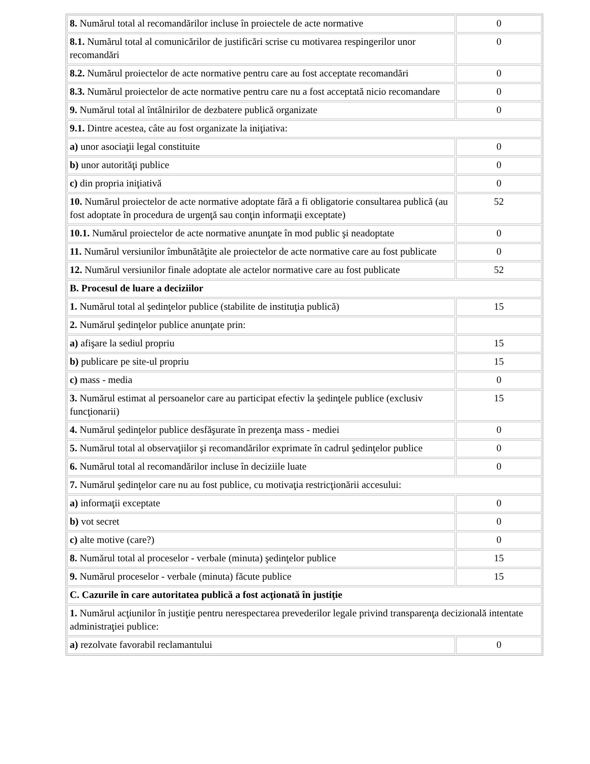| 8. Numărul total al recomandărilor incluse în proiectele de acte normative | 0 |
| 8.1. Numărul total al comunicărilor de justificări scrise cu motivarea respingerilor unor recomandări | 0 |
| 8.2. Numărul proiectelor de acte normative pentru care au fost acceptate recomandări | 0 |
| 8.3. Numărul proiectelor de acte normative pentru care nu a fost acceptată nicio recomandare | 0 |
| 9. Numărul total al întâlnirilor de dezbatere publică organizate | 0 |
| 9.1. Dintre acestea, câte au fost organizate la iniţiativa: | |
| a) unor asociaţii legal constituite | 0 |
| b) unor autorităţi publice | 0 |
| c) din propria iniţiativă | 0 |
| 10. Numărul proiectelor de acte normative adoptate fără a fi obligatorie consultarea publică (au fost adoptate în procedura de urgenţă sau conţin informaţii exceptate) | 52 |
| 10.1. Numărul proiectelor de acte normative anunţate în mod public şi neadoptate | 0 |
| 11. Numărul versiunilor îmbunătăţite ale proiectelor de acte normative care au fost publicate | 0 |
| 12. Numărul versiunilor finale adoptate ale actelor normative care au fost publicate | 52 |
| B. Procesul de luare a deciziilor | |
| 1. Numărul total al şedinţelor publice (stabilite de instituţia publică) | 15 |
| 2. Numărul şedinţelor publice anunţate prin: | |
| a) afişare la sediul propriu | 15 |
| b) publicare pe site-ul propriu | 15 |
| c) mass - media | 0 |
| 3. Numărul estimat al persoanelor care au participat efectiv la şedinţele publice (exclusiv funcţionarii) | 15 |
| 4. Numărul şedinţelor publice desfăşurate în prezenţa mass - mediei | 0 |
| 5. Numărul total al observaţiilor şi recomandărilor exprimate în cadrul şedinţelor publice | 0 |
| 6. Numărul total al recomandărilor incluse în deciziile luate | 0 |
| 7. Numărul şedinţelor care nu au fost publice, cu motivaţia restricţionării accesului: | |
| a) informaţii exceptate | 0 |
| b) vot secret | 0 |
| c) alte motive (care?) | 0 |
| 8. Numărul total al proceselor - verbale (minuta) şedinţelor publice | 15 |
| 9. Numărul proceselor - verbale (minuta) făcute publice | 15 |
| C. Cazurile în care autoritatea publică a fost acţionată în justiţie | |
| 1. Numărul acţiunilor în justiţie pentru nerespectarea prevederilor legale privind transparenţa decizională intentate administraţiei publice: | |
| a) rezolvate favorabil reclamantului | 0 |